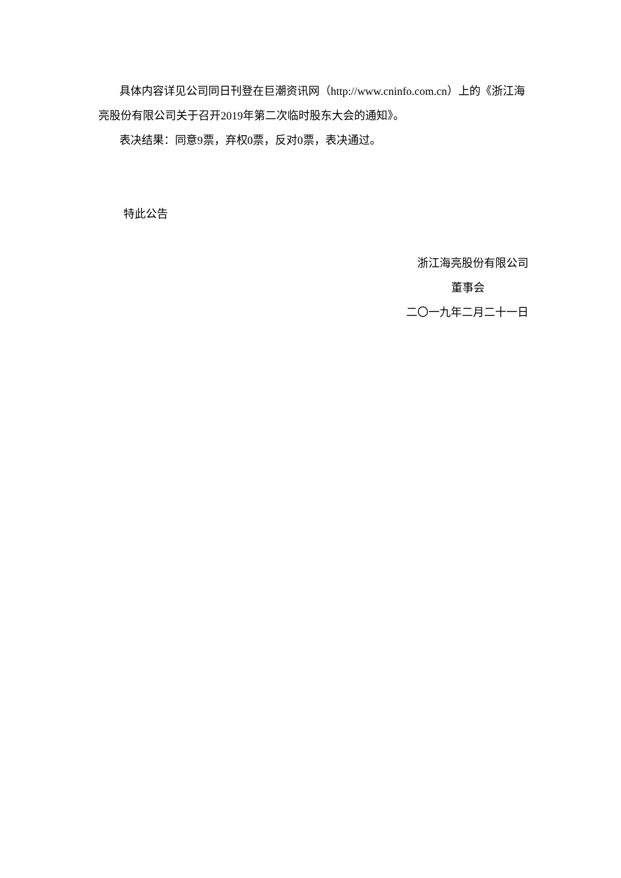具体内容详见公司同日刊登在巨潮资讯网（http://www.cninfo.com.cn）上的《浙江海亮股份有限公司关于召开2019年第二次临时股东大会的通知》。
表决结果：同意9票，弃权0票，反对0票，表决通过。
特此公告
浙江海亮股份有限公司
董事会
二〇一九年二月二十一日